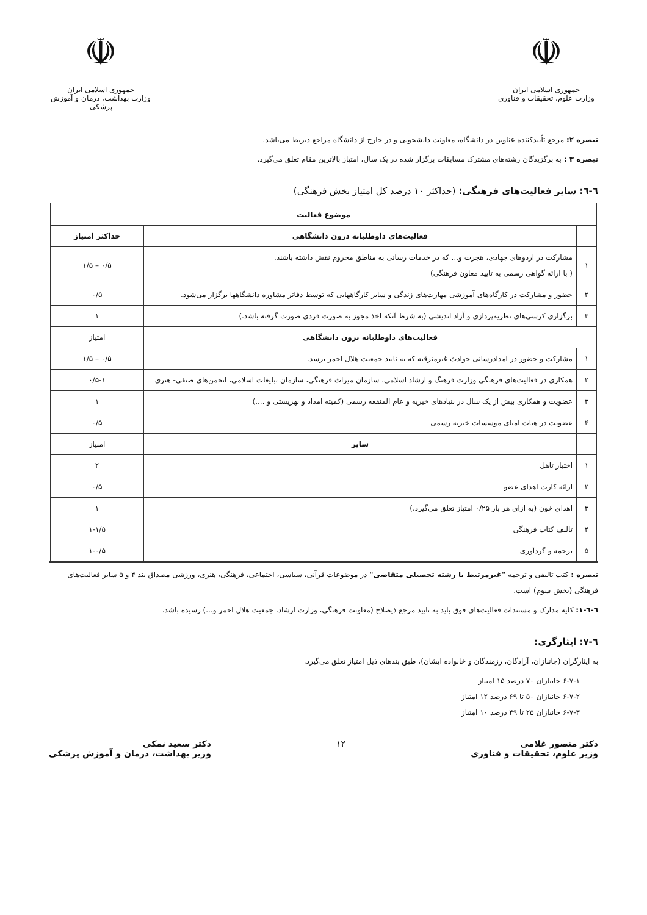☫
جمهوری اسلامی ایران
وزارت علوم، تحقیقات و فناوری
☫
جمهوری اسلامی ایران
وزارت بهداشت، درمان و آموزش پزشکی
تبصره ۲: مرجع تأییدکننده عناوین در دانشگاه، معاونت دانشجویی و در خارج از دانشگاه مراجع ذیربط می‌باشد.
تبصره ۳ : به برگزیدگان رشته‌های مشترک مسابقات برگزار شده در یک سال، امتیاز بالاترین مقام تعلق می‌گیرد.
٦-٦: سایر فعالیت‌های فرهنگی: (حداکثر ۱۰ درصد کل امتیاز بخش فرهنگی)
| موضوع فعالیت | | |
| --- | --- | --- |
| | فعالیت‌های داوطلبانه درون دانشگاهی | حداکثر امتیاز |
| ۱ | مشارکت در اردوهای جهادی، هجرت و... که در خدمات رسانی به مناطق محروم نقش داشته باشند. ( با ارائه گواهی رسمی به تایید معاون فرهنگی) | ۰/۵ – ۱/۵ |
| ۲ | حضور و مشارکت در کارگاه‌های آموزشی مهارت‌های زندگی و سایر کارگاههایی که توسط دفاتر مشاوره دانشگاهها برگزار می‌شود. | ۰/۵ |
| ۳ | برگزاری کرسی‌های نظریه‌پردازی و آزاد اندیشی (به شرط آنکه اخذ مجوز به صورت فردی صورت گرفته باشد.) | ۱ |
| فعالیت‌های داوطلبانه برون دانشگاهی | | امتیاز |
| ۱ | مشارکت و حضور در امدادرسانی حوادث غیرمترقبه که به تایید جمعیت هلال احمر برسد. | ۰/۵ – ۱/۵ |
| ۲ | همکاری در فعالیت‌های فرهنگی وزارت فرهنگ و ارشاد اسلامی، سازمان میراث فرهنگی، سازمان تبلیغات اسلامی، انجمن‌های صنفی- هنری | ۰/۵-۱ |
| ۳ | عضویت و همکاری بیش از یک سال در بنیادهای خیریه و عام المنفعه رسمی (کمیته امداد و بهزیستی و ....) | ۱ |
| ۴ | عضویت در هیات امنای موسسات خیریه رسمی | ۰/۵ |
| | سایر | امتیاز |
| ۱ | اختیار تاهل | ۲ |
| ۲ | ارائه کارت اهدای عضو | ۰/۵ |
| ۳ | اهدای خون (به ازای هر بار ۰/۲۵ امتیاز تعلق می‌گیرد.) | ۱ |
| ۴ | تالیف کتاب فرهنگی | ۱-۱/۵ |
| ۵ | ترجمه و گردآوری | ۱-۰/۵ |
تبصره : کتب تالیفی و ترجمه "غیرمرتبط با رشته تحصیلی متقاضی" در موضوعات قرآنی، سیاسی، اجتماعی، فرهنگی، هنری، ورزشی مصداق بند ۴ و ۵ سایر فعالیت‌های فرهنگی (بخش سوم) است.
٦-٦-١: کلیه مدارک و مستندات فعالیت‌های فوق باید به تایید مرجع ذیصلاح (معاونت فرهنگی، وزارت ارشاد، جمعیت هلال احمر و...) رسیده باشد.
٦-٧: ایثارگری:
به ایثارگران (جانبازان، آزادگان، رزمندگان و خانواده ایشان)، طبق بندهای ذیل امتیاز تعلق می‌گیرد.
۶-۷-۱ جانبازان ۷۰ درصد ۱۵ امتیاز
۶-۷-۲ جانبازان ۵۰ تا ۶۹ درصد ۱۲ امتیاز
۶-۷-۳ جانبازان ۲۵ تا ۴۹ درصد ۱۰ امتیاز
دکتر منصور غلامی
وزیر علوم، تحقیقات و فناوری
۱۲ دکتر سعید نمکی
وزیر بهداشت، درمان و آموزش پزشکی